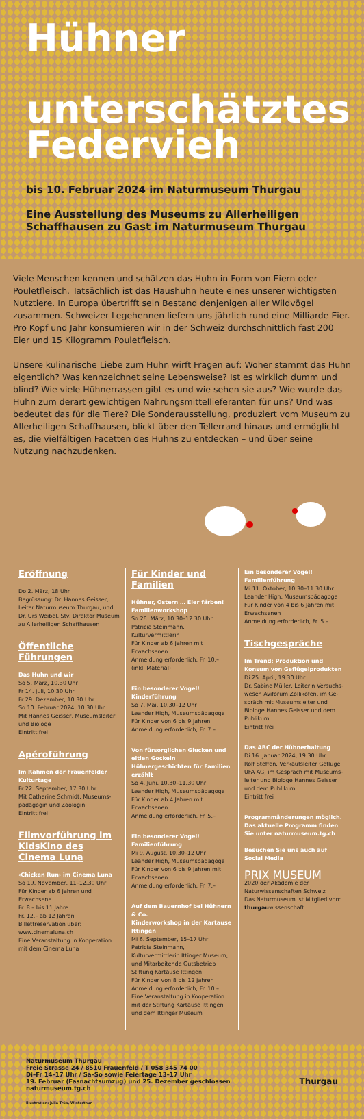Hühner
unterschätztes Federvieh
bis 10. Februar 2024 im Naturmuseum Thurgau
Eine Ausstellung des Museums zu Allerheiligen Schaffhausen zu Gast im Naturmuseum Thurgau
Viele Menschen kennen und schätzen das Huhn in Form von Eiern oder Pouletfleisch. Tatsächlich ist das Haushuhn heute eines unserer wichtigsten Nutztiere. In Europa übertrifft sein Bestand denjenigen aller Wildvögel zusammen. Schweizer Legehennen liefern uns jährlich rund eine Milliarde Eier. Pro Kopf und Jahr konsumieren wir in der Schweiz durchschnittlich fast 200 Eier und 15 Kilogramm Pouletfleisch.
Unsere kulinarische Liebe zum Huhn wirft Fragen auf: Woher stammt das Huhn eigentlich? Was kennzeichnet seine Lebensweise? Ist es wirklich dumm und blind? Wie viele Hühnerrassen gibt es und wie sehen sie aus? Wie wurde das Huhn zum derart gewichtigen Nahrungsmittellieferanten für uns? Und was bedeutet das für die Tiere? Die Sonderausstellung, produziert vom Museum zu Allerheiligen Schaffhausen, blickt über den Tellerrand hinaus und ermöglicht es, die vielfältigen Facetten des Huhns zu entdecken – und über seine Nutzung nachzudenken.
Eröffnung
Do 2. März, 18 Uhr
Begrüssung: Dr. Hannes Geisser, Leiter Naturmuseum Thurgau, und Dr. Urs Weibel, Stv. Direktor Museum zu Allerheiligen Schaffhausen
Öffentliche Führungen
Das Huhn und wir
So 5. März, 10.30 Uhr
Fr 14. Juli, 10.30 Uhr
Fr 29. Dezember, 10.30 Uhr
So 10. Februar 2024, 10.30 Uhr
Mit Hannes Geisser, Museumsleiter und Biologe
Eintritt frei
Apéroführung
Im Rahmen der Frauenfelder Kulturtage
Fr 22. September, 17.30 Uhr
Mit Catherine Schmidt, Museums­pädagogin und Zoologin
Eintritt frei
Filmvorführung im KidsKino des Cinema Luna
‹Chicken Run› im Cinema Luna
So 19. November, 11–12.30 Uhr
Für Kinder ab 6 Jahren und Erwachsene
Fr. 8.– bis 11 Jahre
Fr. 12.– ab 12 Jahren
Billettreservation über: www.cinemaluna.ch
Eine Veranstaltung in Kooperation mit dem Cinema Luna
Für Kinder und Familien
Hühner, Ostern … Eier färben!
Familienworkshop
So 26. März, 10.30–12.30 Uhr
Patricia Steinmann, Kulturvermittlerin
Für Kinder ab 6 Jahren mit Erwachsenen
Anmeldung erforderlich, Fr. 10.– (inkl. Material)
Ein besonderer Vogel!
Kinderführung
So 7. Mai, 10.30–12 Uhr
Leander High, Museumspädagoge
Für Kinder von 6 bis 9 Jahren
Anmeldung erforderlich, Fr. 7.–
Von fürsorglichen Glucken und eitlen Gockeln
Hühnergeschichten für Familien erzählt
So 4. Juni, 10.30–11.30 Uhr
Leander High, Museumspädagoge
Für Kinder ab 4 Jahren mit Erwachsenen
Anmeldung erforderlich, Fr. 5.–
Ein besonderer Vogel!
Familienführung
Mi 9. August, 10.30–12 Uhr
Leander High, Museumspädagoge
Für Kinder von 6 bis 9 Jahren mit Erwachsenen
Anmeldung erforderlich, Fr. 7.–
Auf dem Bauernhof bei Hühnern & Co.
Kinderworkshop in der Kartause Ittingen
Mi 6. September, 15–17 Uhr
Patricia Steinmann, Kulturvermittlerin Ittinger Museum, und Mitarbeitende Gutsbetrieb Stiftung Kartause Ittingen
Für Kinder von 8 bis 12 Jahren
Anmeldung erforderlich, Fr. 10.–
Eine Veranstaltung in Kooperation mit der Stiftung Kartause Ittingen und dem Ittinger Museum
Ein besonderer Vogel!
Familienführung
Mi 11. Oktober, 10.30–11.30 Uhr
Leander High, Museumspädagoge
Für Kinder von 4 bis 6 Jahren mit Erwachsenen
Anmeldung erforderlich, Fr. 5.–
Tischgespräche
Im Trend: Produktion und Konsum von Geflügelprodukten
Di 25. April, 19.30 Uhr
Dr. Sabine Müller, Leiterin Versuchs­wesen Aviforum Zollikofen, im Ge­spräch mit Museumsleiter und Biologe Hannes Geisser und dem Publikum
Eintritt frei
Das ABC der Hühnerhaltung
Di 16. Januar 2024, 19.30 Uhr
Rolf Steffen, Verkaufsleiter Geflügel UFA AG, im Gespräch mit Museums­leiter und Biologe Hannes Geisser und dem Publikum
Eintritt frei
Programmänderungen möglich.
Das aktuelle Programm finden Sie unter naturmuseum.tg.ch
Besuchen Sie uns auch auf Social Media
PRIX MUSEUM
2020 der Akademie der Naturwissenschaften Schweiz
Das Naturmuseum ist Mitglied von:
thurgauwissenschaft
Naturmuseum Thurgau
Freie Strasse 24 / 8510 Frauenfeld / T 058 345 74 00
Di–Fr 14–17 Uhr / Sa–So sowie Feiertage 13–17 Uhr
19. Februar (Fasnachtsumzug) und 25. Dezember geschlossen
naturmuseum.tg.ch
Illustration: Julia Trüb, Winterthur
Thurgau